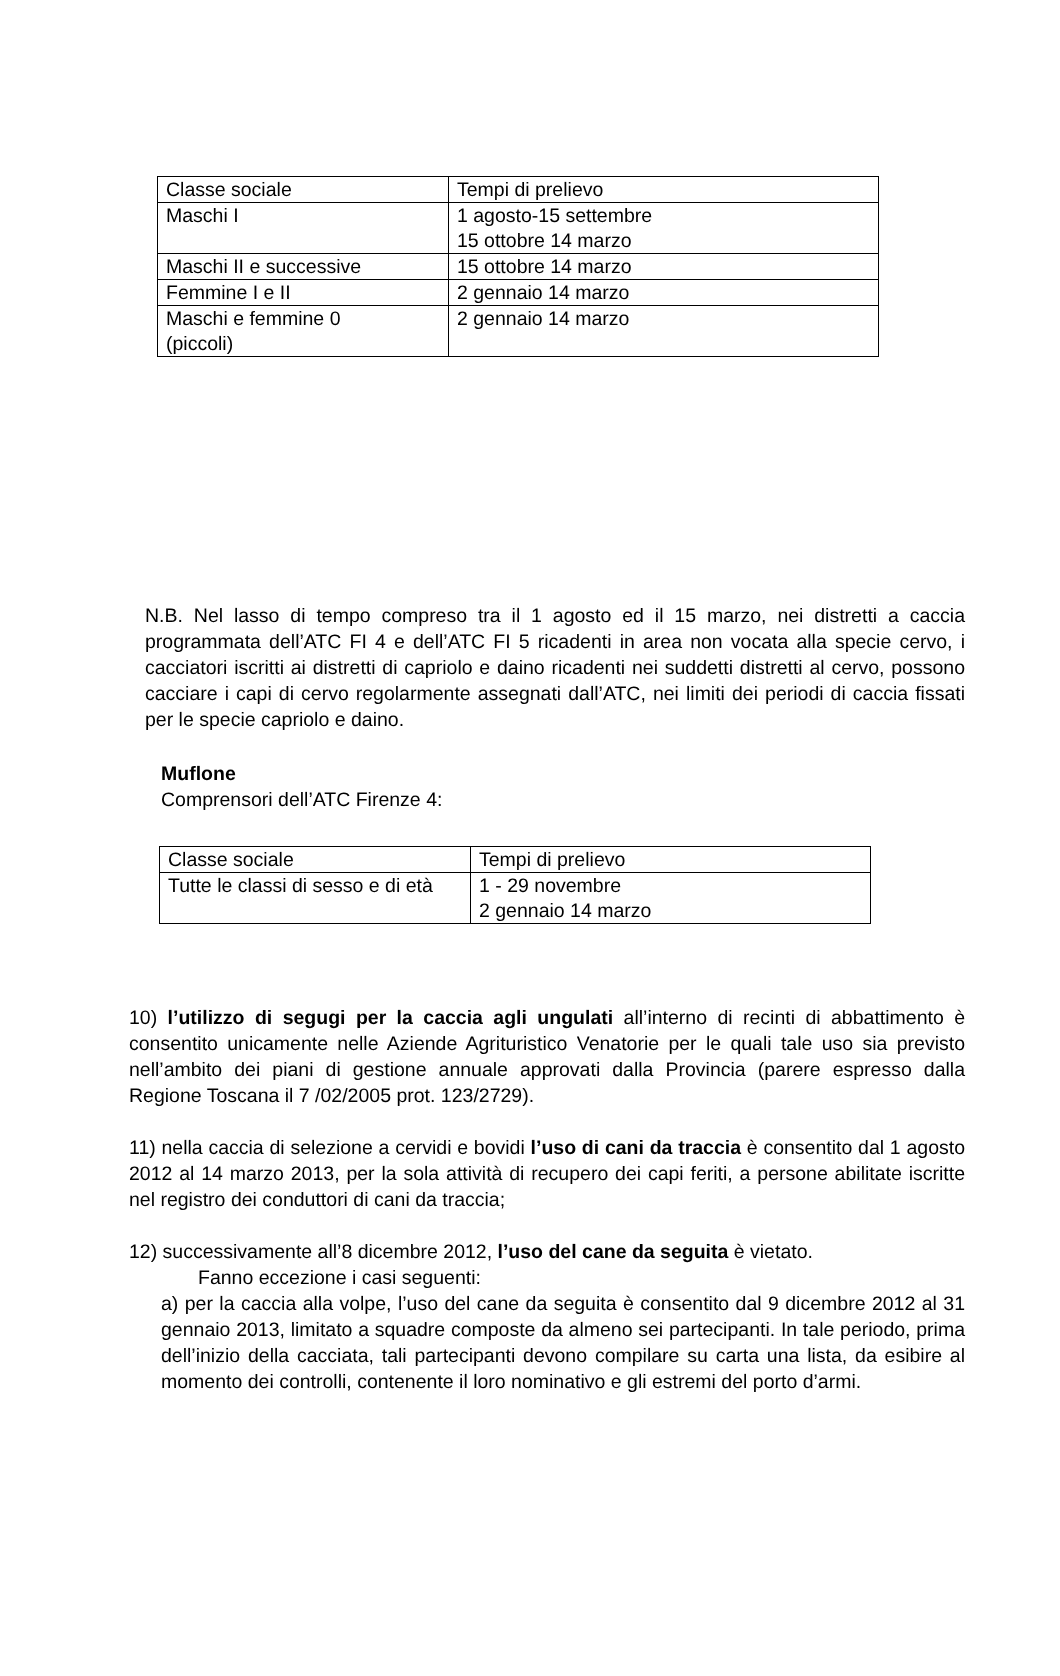| Classe sociale | Tempi di prelievo |
| Maschi I | 1 agosto-15 settembre 15 ottobre 14 marzo |
| Maschi II e successive | 15 ottobre 14 marzo |
| Femmine I e II | 2 gennaio 14 marzo |
| Maschi e femmine 0 (piccoli) | 2 gennaio 14 marzo |
N.B. Nel lasso di tempo compreso tra il 1 agosto ed il 15 marzo, nei distretti a caccia programmata dell’ATC FI 4 e dell’ATC FI 5 ricadenti in area non vocata alla specie cervo, i cacciatori iscritti ai distretti di capriolo e daino ricadenti nei suddetti distretti al cervo, possono cacciare i capi di cervo regolarmente assegnati dall’ATC, nei limiti dei periodi di caccia fissati per le specie capriolo e daino.
Muflone
Comprensori dell’ATC Firenze 4:
| Classe sociale | Tempi di prelievo |
| Tutte le classi di sesso e di età | 1 - 29 novembre 2 gennaio 14 marzo |
10) l’utilizzo di segugi per la caccia agli ungulati all’interno di recinti di abbattimento è consentito unicamente nelle Aziende Agrituristico Venatorie per le quali tale uso sia previsto nell’ambito dei piani di gestione annuale approvati dalla Provincia (parere espresso dalla Regione Toscana il 7 /02/2005 prot. 123/2729).
11) nella caccia di selezione a cervidi e bovidi l’uso di cani da traccia è consentito dal 1 agosto 2012 al 14 marzo 2013, per la sola attività di recupero dei capi feriti, a persone abilitate iscritte nel registro dei conduttori di cani da traccia;
12) successivamente all’8 dicembre 2012, l’uso del cane da seguita è vietato.
Fanno eccezione i casi seguenti:
a) per la caccia alla volpe, l’uso del cane da seguita è consentito dal 9 dicembre 2012 al 31 gennaio 2013, limitato a squadre composte da almeno sei partecipanti. In tale periodo, prima dell’inizio della cacciata, tali partecipanti devono compilare su carta una lista, da esibire al momento dei controlli, contenente il loro nominativo e gli estremi del porto d’armi.